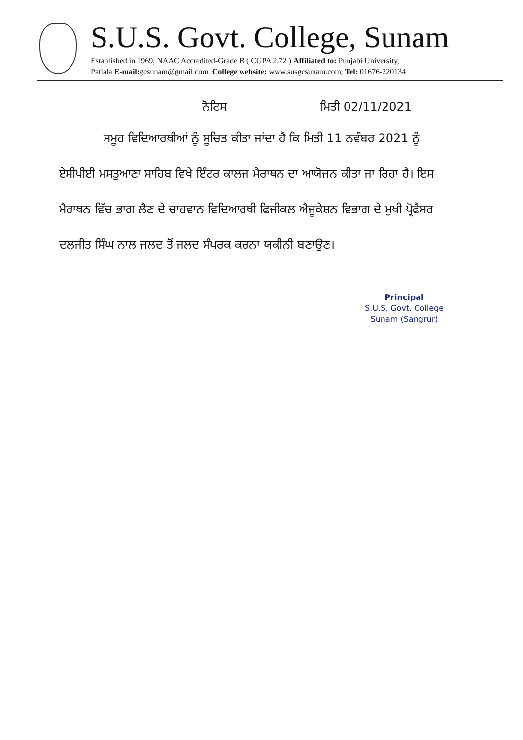S.U.S. Govt. College, Sunam
Established in 1969, NAAC Accredited-Grade B ( CGPA 2.72 ) Affiliated to: Punjabi University,
Patiala E-mail: gcsunam@gmail.com, College website: www.susgcsunam.com, Tel: 01676-220134
ਨੋਟਿਸ ਮਿਤੀ 02/11/2021
ਸਮੂਹ ਵਿਦਿਆਰਥੀਆਂ ਨੂੰ ਸੂਚਿਤ ਕੀਤਾ ਜਾਂਦਾ ਹੈ ਕਿ ਮਿਤੀ 11 ਨਵੰਬਰ 2021 ਨੂੰ ਏਸੀਪੀਈ ਮਸਤੁਆਣਾ ਸਾਹਿਬ ਵਿਖੇ ਇੰਟਰ ਕਾਲਜ ਮੈਰਾਥਨ ਦਾ ਆਯੋਜਨ ਕੀਤਾ ਜਾ ਰਿਹਾ ਹੈ। ਇਸ ਮੈਰਾਥਨ ਵਿੱਚ ਭਾਗ ਲੈਣ ਦੇ ਚਾਹਵਾਨ ਵਿਦਿਆਰਥੀ ਫਿਜੀਕਲ ਐਜੂਕੇਸ਼ਨ ਵਿਭਾਗ ਦੇ ਮੁਖੀ ਪ੍ਰੋਫੈਸਰ ਦਲਜੀਤ ਸਿੰਘ ਨਾਲ ਜਲਦ ਤੋਂ ਜਲਦ ਸੰਪਰਕ ਕਰਨਾ ਯਕੀਨੀ ਬਣਾਉਣ।
Principal
S.U.S. Govt. College
Sunam (Sangrur)